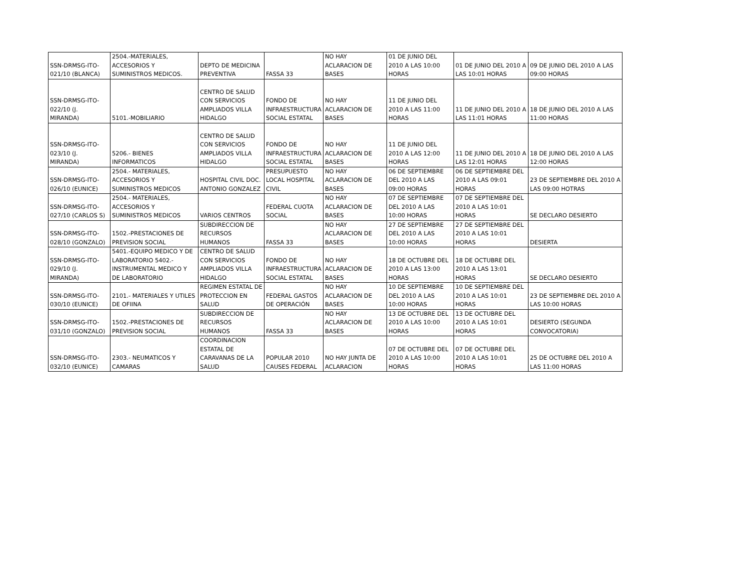| SSN-DRMSG-ITO-021/10 (BLANCA) | 2504.-MATERIALES, ACCESORIOS Y SUMINISTROS MEDICOS. | DEPTO DE MEDICINA PREVENTIVA | FASSA 33 | NO HAY ACLARACION DE BASES | 01 DE JUNIO DEL 2010 A LAS 10:00 HORAS | 01 DE JUNIO DEL 2010 A LAS 10:01 HORAS | 09 DE JUNIO DEL 2010 A LAS 09:00 HORAS |
| SSN-DRMSG-ITO-022/10 (J. MIRANDA) | 5101.-MOBILIARIO | CENTRO DE SALUD CON SERVICIOS AMPLIADOS VILLA HIDALGO | FONDO DE INFRAESTRUCTURA SOCIAL ESTATAL | NO HAY ACLARACION DE BASES | 11 DE JUNIO DEL 2010 A LAS 11:00 HORAS | 11 DE JUNIO DEL 2010 A LAS 11:01 HORAS | 18 DE JUNIO DEL 2010 A LAS 11:00 HORAS |
| SSN-DRMSG-ITO-023/10 (J. MIRANDA) | 5206.- BIENES INFORMATICOS | CENTRO DE SALUD CON SERVICIOS AMPLIADOS VILLA HIDALGO | FONDO DE INFRAESTRUCTURA SOCIAL ESTATAL | NO HAY ACLARACION DE BASES | 11 DE JUNIO DEL 2010 A LAS 12:00 HORAS | 11 DE JUNIO DEL 2010 A LAS 12:01 HORAS | 18 DE JUNIO DEL 2010 A LAS 12:00 HORAS |
| SSN-DRMSG-ITO-026/10 (EUNICE) | 2504.- MATERIALES, ACCESORIOS Y SUMINISTROS MEDICOS | HOSPITAL CIVIL DOC. ANTONIO GONZALEZ | PRESUPUESTO LOCAL HOSPITAL CIVIL | NO HAY ACLARACION DE BASES | 06 DE SEPTIEMBRE DEL 2010 A LAS 09:00 HORAS | 06 DE SEPTIEMBRE DEL 2010 A LAS 09:01 HORAS | 23 DE SEPTIEMBRE DEL 2010 A LAS 09:00 HOTRAS |
| SSN-DRMSG-ITO-027/10 (CARLOS S) | 2504.- MATERIALES, ACCESORIOS Y SUMINISTROS MEDICOS | VARIOS CENTROS | FEDERAL CUOTA SOCIAL | NO HAY ACLARACION DE BASES | 07 DE SEPTIEMBRE DEL 2010 A LAS 10:00 HORAS | 07 DE SEPTIEMBRE DEL 2010 A LAS 10:01 HORAS | SE DECLARO DESIERTO |
| SSN-DRMSG-ITO-028/10 (GONZALO) | 1502.-PRESTACIONES DE PREVISION SOCIAL | SUBDIRECCION DE RECURSOS HUMANOS | FASSA 33 | NO HAY ACLARACION DE BASES | 27 DE SEPTIEMBRE DEL 2010 A LAS 10:00 HORAS | 27 DE SEPTIEMBRE DEL 2010 A LAS 10:01 HORAS | DESIERTA |
| SSN-DRMSG-ITO-029/10 (J. MIRANDA) | 5401.-EQUIPO MEDICO Y DE LABORATORIO 5402.-INSTRUMENTAL MEDICO Y DE LABORATORIO | CENTRO DE SALUD CON SERVICIOS AMPLIADOS VILLA HIDALGO | FONDO DE INFRAESTRUCTURA SOCIAL ESTATAL | NO HAY ACLARACION DE BASES | 18 DE OCTUBRE DEL 2010 A LAS 13:00 HORAS | 18 DE OCTUBRE DEL 2010 A LAS 13:01 HORAS | SE DECLARO DESIERTO |
| SSN-DRMSG-ITO-030/10 (EUNICE) | 2101.- MATERIALES Y UTILES DE OFIINA | REGIMEN ESTATAL DE PROTECCION EN SALUD | FEDERAL GASTOS DE OPERACIÓN | NO HAY ACLARACION DE BASES | 10 DE SEPTIEMBRE DEL 2010 A LAS 10:00 HORAS | 10 DE SEPTIEMBRE DEL 2010 A LAS 10:01 HORAS | 23 DE SEPTIEMBRE DEL 2010 A LAS 10:00 HORAS |
| SSN-DRMSG-ITO-031/10 (GONZALO) | 1502.-PRESTACIONES DE PREVISION SOCIAL | SUBDIRECCION DE RECURSOS HUMANOS | FASSA 33 | NO HAY ACLARACION DE BASES | 13 DE OCTUBRE DEL 2010 A LAS 10:00 HORAS | 13 DE OCTUBRE DEL 2010 A LAS 10:01 HORAS | DESIERTO (SEGUNDA CONVOCATORIA) |
| SSN-DRMSG-ITO-032/10 (EUNICE) | 2303.- NEUMATICOS Y CAMARAS | COORDINACION ESTATAL DE CARAVANAS DE LA SALUD | POPULAR 2010 CAUSES FEDERAL | NO HAY JUNTA DE ACLARACION | 07 DE OCTUBRE DEL 2010 A LAS 10:00 HORAS | 07 DE OCTUBRE DEL 2010 A LAS 10:01 HORAS | 25 DE OCTUBRE DEL 2010 A LAS 11:00 HORAS |